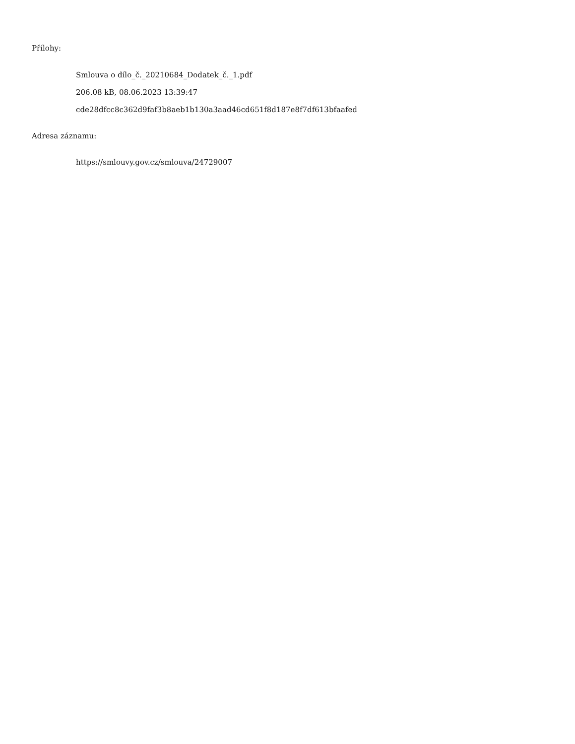Přílohy:
Smlouva o dílo_č._20210684_Dodatek_č._1.pdf
206.08 kB, 08.06.2023 13:39:47
cde28dfcc8c362d9faf3b8aeb1b130a3aad46cd651f8d187e8f7df613bfaafed
Adresa záznamu:
https://smlouvy.gov.cz/smlouva/24729007